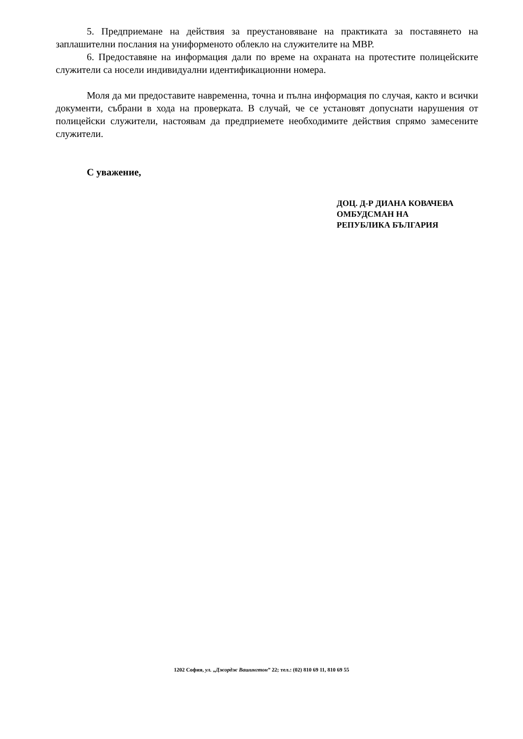5. Предприемане на действия за преустановяване на практиката за поставянето на заплашителни послания на униформеното облекло на служителите на МВР.
6. Предоставяне на информация дали по време на охраната на протестите полицейските служители са носели индивидуални идентификационни номера.
Моля да ми предоставите навременна, точна и пълна информация по случая, както и всички документи, събрани в хода на проверката. В случай, че се установят допуснати нарушения от полицейски служители, настоявам да предприемете необходимите действия спрямо замесените служители.
С уважение,
ДОЦ. Д-Р ДИАНА КОВАЧЕВА
ОМБУДСМАН НА
РЕПУБЛИКА БЪЛГАРИЯ
1202 София, ул. „Джордж Вашингтон” 22; тел.: (02) 810 69 11, 810 69 55